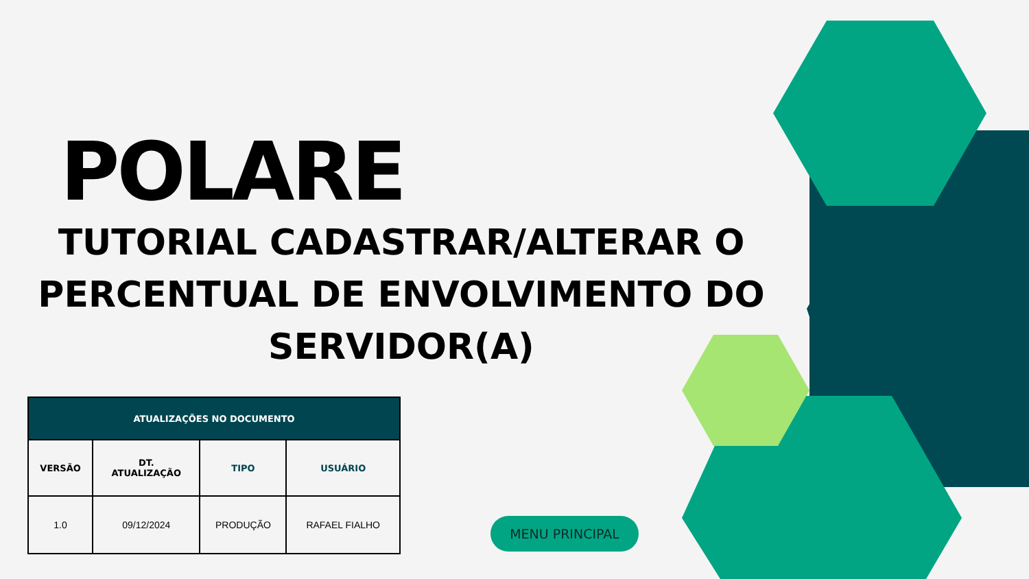POLARE
TUTORIAL CADASTRAR/ALTERAR O PERCENTUAL DE ENVOLVIMENTO DO SERVIDOR(A)
| ATUALIZAÇÕES NO DOCUMENTO | | | |
| --- | --- | --- | --- |
| VERSÃO | DT. ATUALIZAÇÃO | TIPO | USUÁRIO |
| 1.0 | 09/12/2024 | PRODUÇÃO | RAFAEL FIALHO |
MENU PRINCIPAL